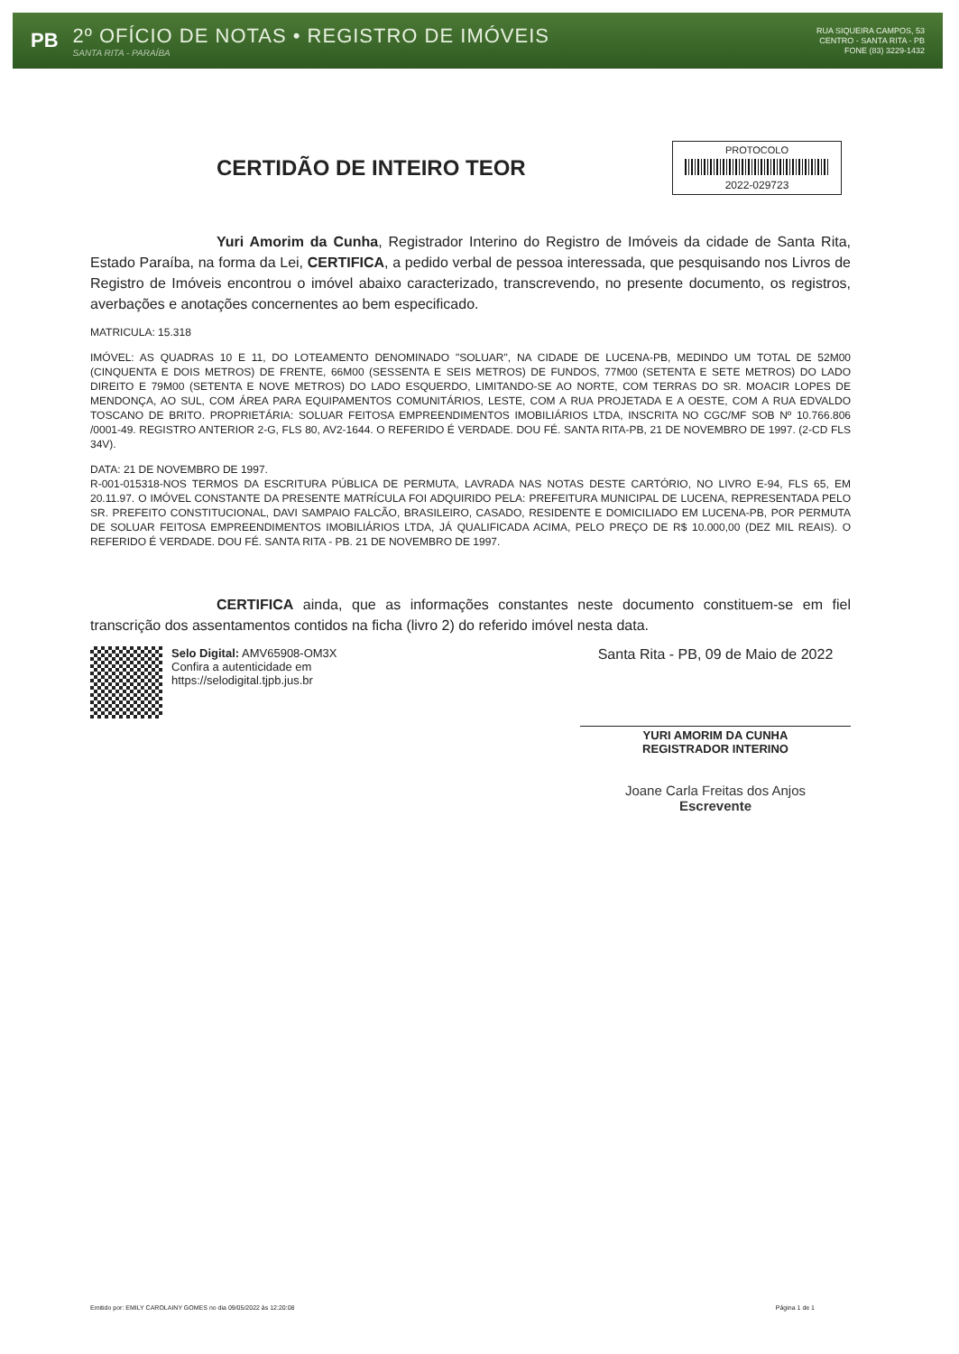PB
2º OFÍCIO DE NOTAS • REGISTRO DE IMÓVEIS
SANTA RITA - PARAÍBA
RUA SIQUEIRA CAMPOS, 53
CENTRO - SANTA RITA - PB
FONE (83) 3229-1432
CERTIDÃO DE INTEIRO TEOR
PROTOCOLO
2022-029723
Yuri Amorim da Cunha, Registrador Interino do Registro de Imóveis da cidade de Santa Rita, Estado Paraíba, na forma da Lei, CERTIFICA, a pedido verbal de pessoa interessada, que pesquisando nos Livros de Registro de Imóveis encontrou o imóvel abaixo caracterizado, transcrevendo, no presente documento, os registros, averbações e anotações concernentes ao bem especificado.
MATRICULA: 15.318
IMÓVEL: AS QUADRAS 10 E 11, DO LOTEAMENTO DENOMINADO "SOLUAR", NA CIDADE DE LUCENA-PB, MEDINDO UM TOTAL DE 52M00 (CINQUENTA E DOIS METROS) DE FRENTE, 66M00 (SESSENTA E SEIS METROS) DE FUNDOS, 77M00 (SETENTA E SETE METROS) DO LADO DIREITO E 79M00 (SETENTA E NOVE METROS) DO LADO ESQUERDO, LIMITANDO-SE AO NORTE, COM TERRAS DO SR. MOACIR LOPES DE MENDONÇA, AO SUL, COM ÁREA PARA EQUIPAMENTOS COMUNITÁRIOS, LESTE, COM A RUA PROJETADA E A OESTE, COM A RUA EDVALDO TOSCANO DE BRITO. PROPRIETÁRIA: SOLUAR FEITOSA EMPREENDIMENTOS IMOBILIÁRIOS LTDA, INSCRITA NO CGC/MF SOB Nº 10.766.806 /0001-49. REGISTRO ANTERIOR 2-G, FLS 80, AV2-1644. O REFERIDO É VERDADE. DOU FÉ. SANTA RITA-PB, 21 DE NOVEMBRO DE 1997. (2-CD FLS 34V).
DATA: 21 DE NOVEMBRO DE 1997.
R-001-015318-NOS TERMOS DA ESCRITURA PÚBLICA DE PERMUTA, LAVRADA NAS NOTAS DESTE CARTÓRIO, NO LIVRO E-94, FLS 65, EM 20.11.97. O IMÓVEL CONSTANTE DA PRESENTE MATRÍCULA FOI ADQUIRIDO PELA: PREFEITURA MUNICIPAL DE LUCENA, REPRESENTADA PELO SR. PREFEITO CONSTITUCIONAL, DAVI SAMPAIO FALCÃO, BRASILEIRO, CASADO, RESIDENTE E DOMICILIADO EM LUCENA-PB, POR PERMUTA DE SOLUAR FEITOSA EMPREENDIMENTOS IMOBILIÁRIOS LTDA, JÁ QUALIFICADA ACIMA, PELO PREÇO DE R$ 10.000,00 (DEZ MIL REAIS). O REFERIDO É VERDADE. DOU FÉ. SANTA RITA - PB. 21 DE NOVEMBRO DE 1997.
CERTIFICA ainda, que as informações constantes neste documento constituem-se em fiel transcrição dos assentamentos contidos na ficha (livro 2) do referido imóvel nesta data.
Selo Digital: AMV65908-OM3X
Confira a autenticidade em https://selodigital.tjpb.jus.br
Santa Rita - PB, 09 de Maio de 2022
YURI AMORIM DA CUNHA
REGISTRADOR INTERINO
Joane Carla Freitas dos Anjos
Escrevente
Emitido por: EMILY CAROLAINY GOMES no dia 09/05/2022 às 12:20:08 Página 1 de 1